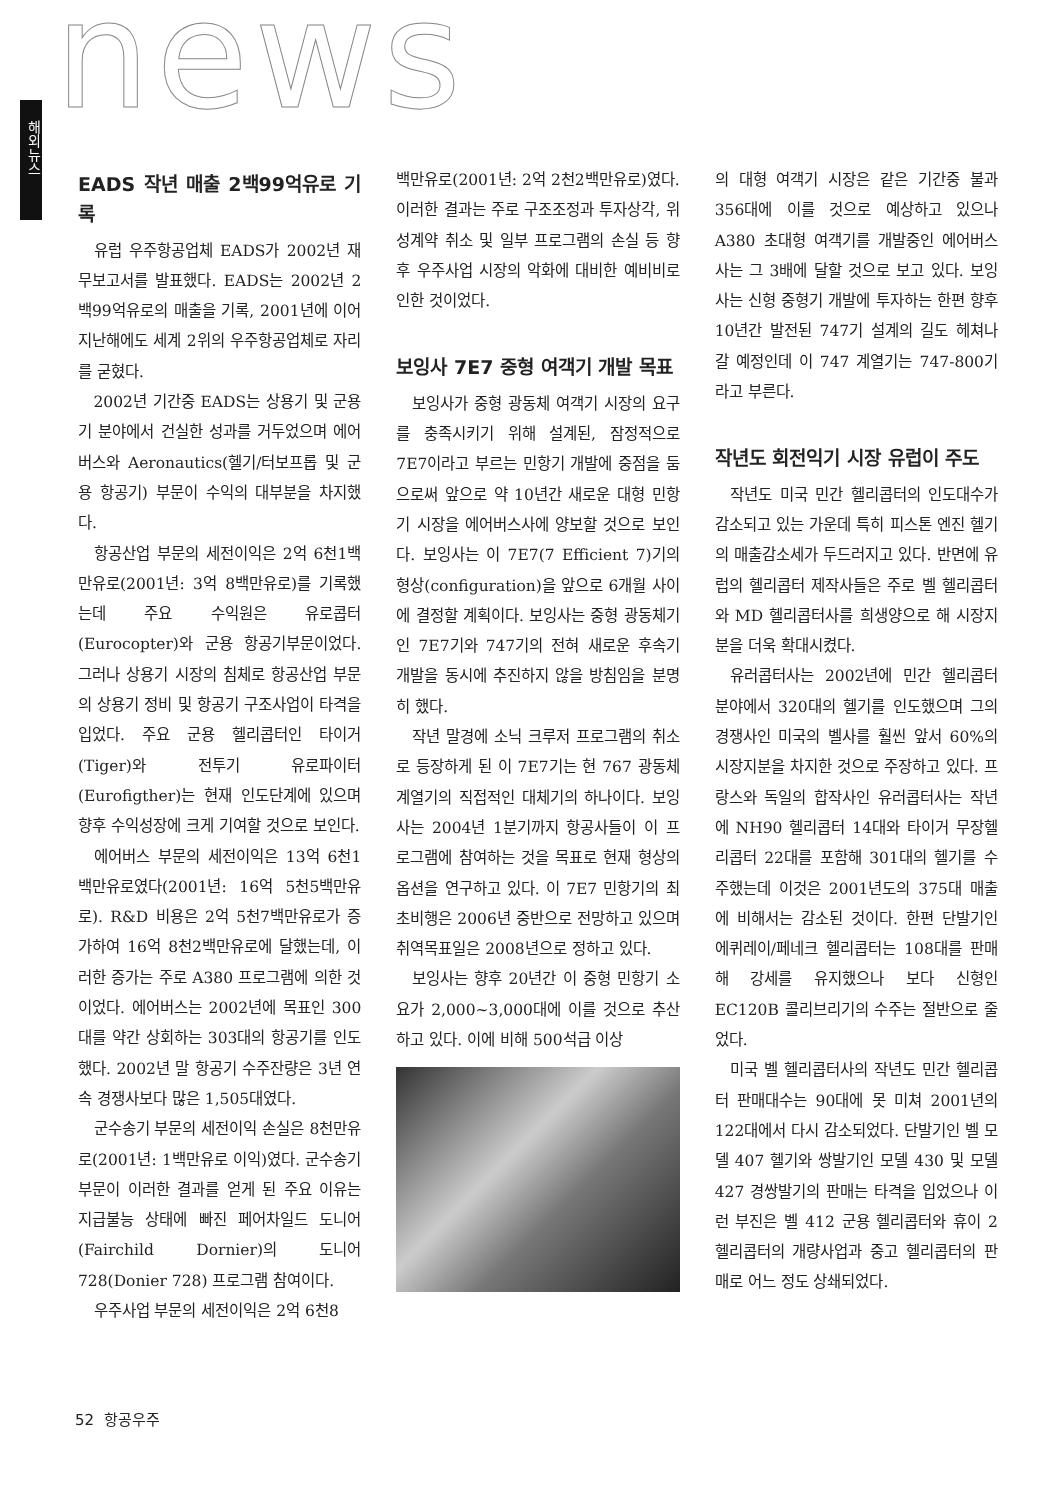news
해외뉴스
EADS 작년 매출 2백99억유로 기록
유럽 우주항공업체 EADS가 2002년 재무보고서를 발표했다. EADS는 2002년 2백99억유로의 매출을 기록, 2001년에 이어 지난해에도 세계 2위의 우주항공업체로 자리를 굳혔다.
2002년 기간중 EADS는 상용기 및 군용기 분야에서 건실한 성과를 거두었으며 에어버스와 Aeronautics(헬기/터보프롭 및 군용 항공기) 부문이 수익의 대부분을 차지했다.
항공산업 부문의 세전이익은 2억 6천1백만유로(2001년: 3억 8백만유로)를 기록했는데 주요 수익원은 유로콥터(Eurocopter)와 군용 항공기부문이었다. 그러나 상용기 시장의 침체로 항공산업 부문의 상용기 정비 및 항공기 구조사업이 타격을 입었다. 주요 군용 헬리콥터인 타이거(Tiger)와 전투기 유로파이터(Eurofigther)는 현재 인도단계에 있으며 향후 수익성장에 크게 기여할 것으로 보인다.
에어버스 부문의 세전이익은 13억 6천1백만유로였다(2001년: 16억 5천5백만유로). R&D 비용은 2억 5천7백만유로가 증가하여 16억 8천2백만유로에 달했는데, 이러한 증가는 주로 A380 프로그램에 의한 것이었다. 에어버스는 2002년에 목표인 300대를 약간 상회하는 303대의 항공기를 인도했다. 2002년 말 항공기 수주잔량은 3년 연속 경쟁사보다 많은 1,505대였다.
군수송기 부문의 세전이익 손실은 8천만유로(2001년: 1백만유로 이익)였다. 군수송기 부문이 이러한 결과를 얻게 된 주요 이유는 지급불능 상태에 빠진 페어차일드 도니어(Fairchild Dornier)의 도니어 728(Donier 728) 프로그램 참여이다.
우주사업 부문의 세전이익은 2억 6천8
백만유로(2001년: 2억 2천2백만유로)였다. 이러한 결과는 주로 구조조정과 투자상각, 위성계약 취소 및 일부 프로그램의 손실 등 향후 우주사업 시장의 악화에 대비한 예비비로 인한 것이었다.
보잉사 7E7 중형 여객기 개발 목표
보잉사가 중형 광동체 여객기 시장의 요구를 충족시키기 위해 설계된, 잠정적으로 7E7이라고 부르는 민항기 개발에 중점을 둠으로써 앞으로 약 10년간 새로운 대형 민항기 시장을 에어버스사에 양보할 것으로 보인다. 보잉사는 이 7E7(7 Efficient 7)기의 형상(configuration)을 앞으로 6개월 사이에 결정할 계획이다. 보잉사는 중형 광동체기인 7E7기와 747기의 전혀 새로운 후속기 개발을 동시에 추진하지 않을 방침임을 분명히 했다.
작년 말경에 소닉 크루저 프로그램의 취소로 등장하게 된 이 7E7기는 현 767 광동체 계열기의 직접적인 대체기의 하나이다. 보잉사는 2004년 1분기까지 항공사들이 이 프로그램에 참여하는 것을 목표로 현재 형상의 옵션을 연구하고 있다. 이 7E7 민항기의 최초비행은 2006년 중반으로 전망하고 있으며 취역목표일은 2008년으로 정하고 있다.
보잉사는 향후 20년간 이 중형 민항기 소요가 2,000~3,000대에 이를 것으로 추산하고 있다. 이에 비해 500석급 이상
의 대형 여객기 시장은 같은 기간중 불과 356대에 이를 것으로 예상하고 있으나 A380 초대형 여객기를 개발중인 에어버스사는 그 3배에 달할 것으로 보고 있다. 보잉사는 신형 중형기 개발에 투자하는 한편 향후 10년간 발전된 747기 설계의 길도 헤쳐나갈 예정인데 이 747 계열기는 747-800기라고 부른다.
작년도 회전익기 시장 유럽이 주도
작년도 미국 민간 헬리콥터의 인도대수가 감소되고 있는 가운데 특히 피스톤 엔진 헬기의 매출감소세가 두드러지고 있다. 반면에 유럽의 헬리콥터 제작사들은 주로 벨 헬리콥터와 MD 헬리콥터사를 희생양으로 해 시장지분을 더욱 확대시켰다.
유러콥터사는 2002년에 민간 헬리콥터 분야에서 320대의 헬기를 인도했으며 그의 경쟁사인 미국의 벨사를 훨씬 앞서 60%의 시장지분을 차지한 것으로 주장하고 있다. 프랑스와 독일의 합작사인 유러콥터사는 작년에 NH90 헬리콥터 14대와 타이거 무장헬리콥터 22대를 포함해 301대의 헬기를 수주했는데 이것은 2001년도의 375대 매출에 비해서는 감소된 것이다. 한편 단발기인 에퀴레이/페네크 헬리콥터는 108대를 판매해 강세를 유지했으나 보다 신형인 EC120B 콜리브리기의 수주는 절반으로 줄었다.
미국 벨 헬리콥터사의 작년도 민간 헬리콥터 판매대수는 90대에 못 미쳐 2001년의 122대에서 다시 감소되었다. 단발기인 벨 모델 407 헬기와 쌍발기인 모델 430 및 모델 427 경쌍발기의 판매는 타격을 입었으나 이런 부진은 벨 412 군용 헬리콥터와 휴이 2 헬리콥터의 개량사업과 중고 헬리콥터의 판매로 어느 정도 상쇄되었다.
52 항공우주